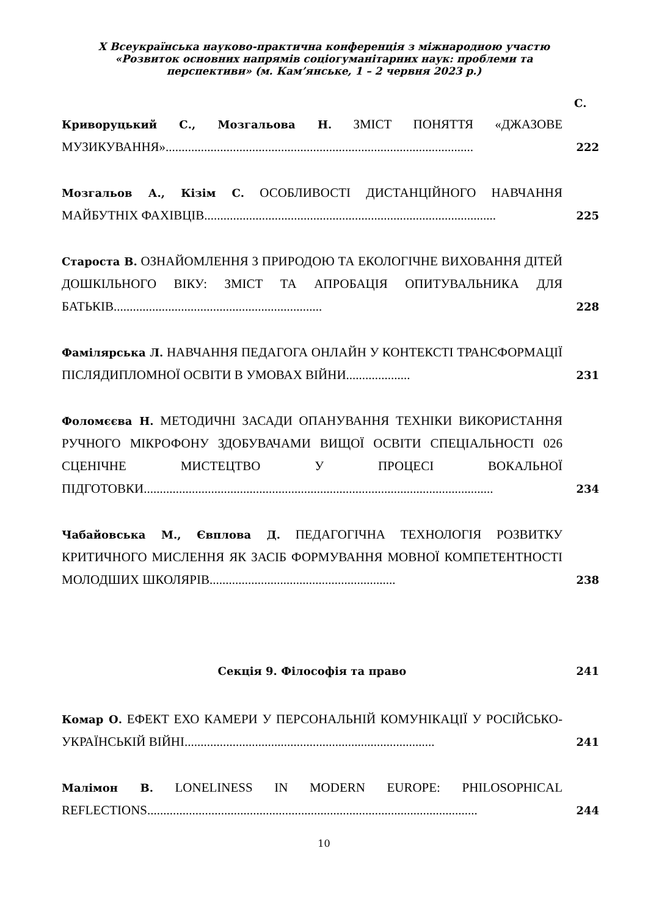X Всеукраїнська науково-практична конференція з міжнародною участю
«Розвиток основних напрямів соціогуманітарних наук: проблеми та
перспективи» (м. Кам’янське, 1 – 2 червня 2023 р.)
С.
Криворуцький С., Мозгальова Н. ЗМІСТ ПОНЯТТЯ «ДЖАЗОВЕ МУЗИКУВАННЯ»................................................................................................
222
Мозгальов А., Кізім С. ОСОБЛИВОСТІ ДИСТАНЦІЙНОГО НАВЧАННЯ МАЙБУТНІХ ФАХІВЦІВ...........................................................................................
225
Староста В. ОЗНАЙОМЛЕННЯ З ПРИРОДОЮ ТА ЕКОЛОГІЧНЕ ВИХОВАННЯ ДІТЕЙ ДОШКІЛЬНОГО ВІКУ: ЗМІСТ ТА АПРОБАЦІЯ ОПИТУВАЛЬНИКА ДЛЯ БАТЬКІВ.................................................................
228
Фамілярська Л. НАВЧАННЯ ПЕДАГОГА ОНЛАЙН У КОНТЕКСТІ ТРАНСФОРМАЦІЇ ПІСЛЯДИПЛОМНОЇ ОСВІТИ В УМОВАХ ВІЙНИ....................
231
Фоломєєва Н. МЕТОДИЧНІ ЗАСАДИ ОПАНУВАННЯ ТЕХНІКИ ВИКОРИСТАННЯ РУЧНОГО МІКРОФОНУ ЗДОБУВАЧАМИ ВИЩОЇ ОСВІТИ СПЕЦІАЛЬНОСТІ 026 СЦЕНІЧНЕ МИСТЕЦТВО У ПРОЦЕСІ ВОКАЛЬНОЇ ПІДГОТОВКИ.............................................................................................................
234
Чабайовська М., Євплова Д. ПЕДАГОГІЧНА ТЕХНОЛОГІЯ РОЗВИТКУ КРИТИЧНОГО МИСЛЕННЯ ЯК ЗАСІБ ФОРМУВАННЯ МОВНОЇ КОМПЕТЕНТНОСТІ МОЛОДШИХ ШКОЛЯРІВ..........................................................
238
Секція 9. Філософія та право 241
Комар О. ЕФЕКТ ЕХО КАМЕРИ У ПЕРСОНАЛЬНІЙ КОМУНІКАЦІЇ У РОСІЙСЬКО-УКРАЇНСЬКІЙ ВІЙНІ..............................................................................
241
Малімон В. LONELINESS IN MODERN EUROPE: PHILOSOPHICAL REFLECTIONS.......................................................................................................
244
10